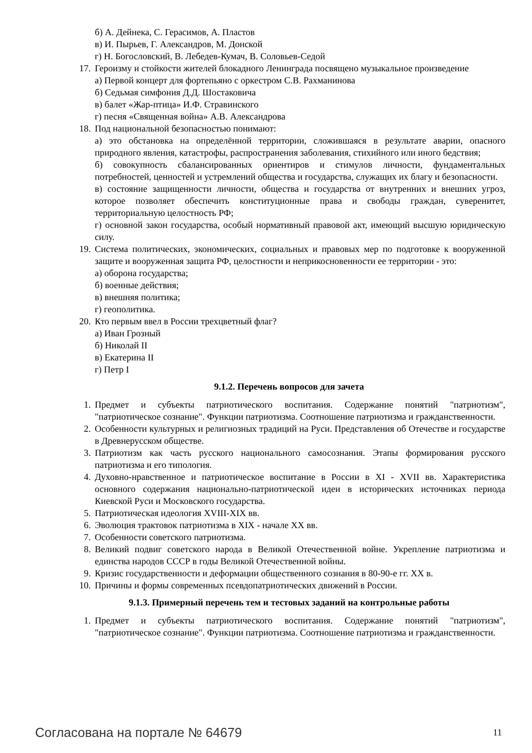б) А. Дейнека, С. Герасимов, А. Пластов
в) И. Пырьев, Г. Александров, М. Донской
г) Н. Богословский, В. Лебедев-Кумач, В. Соловьев-Седой
17. Героизму и стойкости жителей блокадного Ленинграда посвящено музыкальное произведение
а) Первой концерт для фортепьяно с оркестром С.В. Рахманинова
б) Седьмая симфония Д.Д. Шостаковича
в) балет «Жар-птица» И.Ф. Стравинского
г) песня «Священная война» А.В. Александрова
18. Под национальной безопасностью понимают:
а) это обстановка на определённой территории, сложившаяся в результате аварии, опасного природного явления, катастрофы, распространения заболевания, стихийного или иного бедствия;
б) совокупность сбалансированных ориентиров и стимулов личности, фундаментальных потребностей, ценностей и устремлений общества и государства, служащих их благу и безопасности.
в) состояние защищенности личности, общества и государства от внутренних и внешних угроз, которое позволяет обеспечить конституционные права и свободы граждан, суверенитет, территориальную целостность РФ;
г) основной закон государства, особый нормативный правовой акт, имеющий высшую юридическую силу.
19. Система политических, экономических, социальных и правовых мер по подготовке к вооруженной защите и вооруженная защита РФ, целостности и неприкосновенности ее территории - это:
а) оборона государства;
б) военные действия;
в) внешняя политика;
г) геополитика.
20. Кто первым ввел в России трехцветный флаг?
а) Иван Грозный
б) Николай II
в) Екатерина II
г) Петр I
9.1.2. Перечень вопросов для зачета
1. Предмет и субъекты патриотического воспитания. Содержание понятий "патриотизм", "патриотическое сознание". Функции патриотизма. Соотношение патриотизма и гражданственности.
2. Особенности культурных и религиозных традиций на Руси. Представления об Отечестве и государстве в Древнерусском обществе.
3. Патриотизм как часть русского национального самосознания. Этапы формирования русского патриотизма и его типология.
4. Духовно-нравственное и патриотическое воспитание в России в XI - XVII вв. Характеристика основного содержания национально-патриотической идеи в исторических источниках периода Киевской Руси и Московского государства.
5. Патриотическая идеология XVIII-XIX вв.
6. Эволюция трактовок патриотизма в XIX - начале XX вв.
7. Особенности советского патриотизма.
8. Великий подвиг советского народа в Великой Отечественной войне. Укрепление патриотизма и единства народов СССР в годы Великой Отечественной войны.
9. Кризис государственности и деформации общественного сознания в 80-90-е гг. XX в.
10. Причины и формы современных псевдопатриотических движений в России.
9.1.3. Примерный перечень тем и тестовых заданий на контрольные работы
1. Предмет и субъекты патриотического воспитания. Содержание понятий "патриотизм", "патриотическое сознание". Функции патриотизма. Соотношение патриотизма и гражданственности.
Согласована на портале № 64679 11